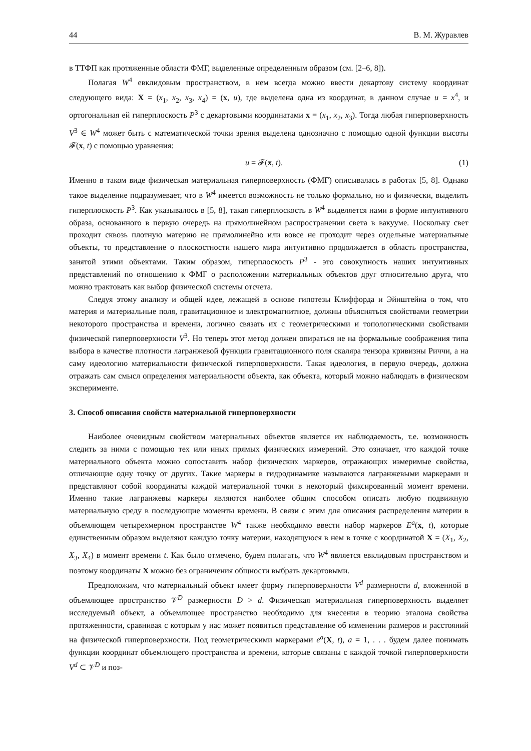44 В. М. Журавлев
в ТТФП как протяженные области ФМГ, выделенные определенным образом (см. [2–6, 8]).
Полагая W<sup>4</sup> евклидовым пространством, в нем всегда можно ввести декартову систему координат следующего вида: X = (x<sub>1</sub>, x<sub>2</sub>, x<sub>3</sub>, x<sub>4</sub>) = (x, u), где выделена одна из координат, в данном случае u = x<sup>4</sup>, и ортогональная ей гиперплоскость P<sup>3</sup> с декартовыми координатами x = (x<sub>1</sub>, x<sub>2</sub>, x<sub>3</sub>). Тогда любая гиперповерхность V<sup>3</sup> ∈ W<sup>4</sup> может быть с математической точки зрения выделена однозначно с помощью одной функции высоты 𝓕(x, t) с помощью уравнения:
u = 𝓕(x, t). (1)
Именно в таком виде физическая материальная гиперповерхность (ФМГ) описывалась в работах [5, 8]. Однако такое выделение подразумевает, что в W<sup>4</sup> имеется возможность не только формально, но и физически, выделить гиперплоскость P<sup>3</sup>. Как указывалось в [5, 8], такая гиперплоскость в W<sup>4</sup> выделяется нами в форме интуитивного образа, основанного в первую очередь на прямолинейном распространении света в вакууме. Поскольку свет проходит сквозь плотную материю не прямолинейно или вовсе не проходит через отдельные материальные объекты, то представление о плоскостности нашего мира интуитивно продолжается в область пространства, занятой этими объектами. Таким образом, гиперплоскость P<sup>3</sup> - это совокупность наших интуитивных представлений по отношению к ФМГ о расположении материальных объектов друг относительно друга, что можно трактовать как выбор физической системы отсчета.
Следуя этому анализу и общей идее, лежащей в основе гипотезы Клиффорда и Эйнштейна о том, что материя и материальные поля, гравитационное и электромагнитное, должны объясняться свойствами геометрии некоторого пространства и времени, логично связать их с геометрическими и топологическими свойствами физической гиперповерхности V<sup>3</sup>. Но теперь этот метод должен опираться не на формальные соображения типа выбора в качестве плотности лагранжевой функции гравитационного поля скаляра тензора кривизны Риччи, а на саму идеологию материальности физической гиперповерхности. Такая идеология, в первую очередь, должна отражать сам смысл определения материальности объекта, как объекта, который можно наблюдать в физическом эксперименте.
3. Способ описания свойств материальной гиперповерхности
Наиболее очевидным свойством материальных объектов является их наблюдаемость, т.е. возможность следить за ними с помощью тех или иных прямых физических измерений. Это означает, что каждой точке материального объекта можно сопоставить набор физических маркеров, отражающих измеримые свойства, отличающие одну точку от других. Такие маркеры в гидродинамике называются лагранжевыми маркерами и представляют собой координаты каждой материальной точки в некоторый фиксированный момент времени. Именно такие лагранжевы маркеры являются наиболее общим способом описать любую подвижную материальную среду в последующие моменты времени. В связи с этим для описания распределения материи в объемлющем четырехмерном пространстве W<sup>4</sup> также необходимо ввести набор маркеров E<sup>a</sup>(x, t), которые единственным образом выделяют каждую точку материи, находящуюся в нем в точке с координатой X = (X<sub>1</sub>, X<sub>2</sub>, X<sub>3</sub>, X<sub>4</sub>) в момент времени t. Как было отмечено, будем полагать, что W<sup>4</sup> является евклидовым пространством и поэтому координаты X можно без ограничения общности выбрать декартовыми.
Предположим, что материальный объект имеет форму гиперповерхности V<sup>d</sup> размерности d, вложенной в объемлющее пространство 𝒱<sup>D</sup> размерности D > d. Физическая материальная гиперповерхность выделяет исследуемый объект, а объемлющее пространство необходимо для внесения в теорию эталона свойства протяженности, сравнивая с которым у нас может появиться представление об изменении размеров и расстояний на физической гиперповерхности. Под геометрическими маркерами e<sup>a</sup>(X, t), a = 1, . . . будем далее понимать функции координат объемлющего пространства и времени, которые связаны с каждой точкой гиперповерхности V<sup>d</sup> ⊂ 𝒱<sup>D</sup> и поз-